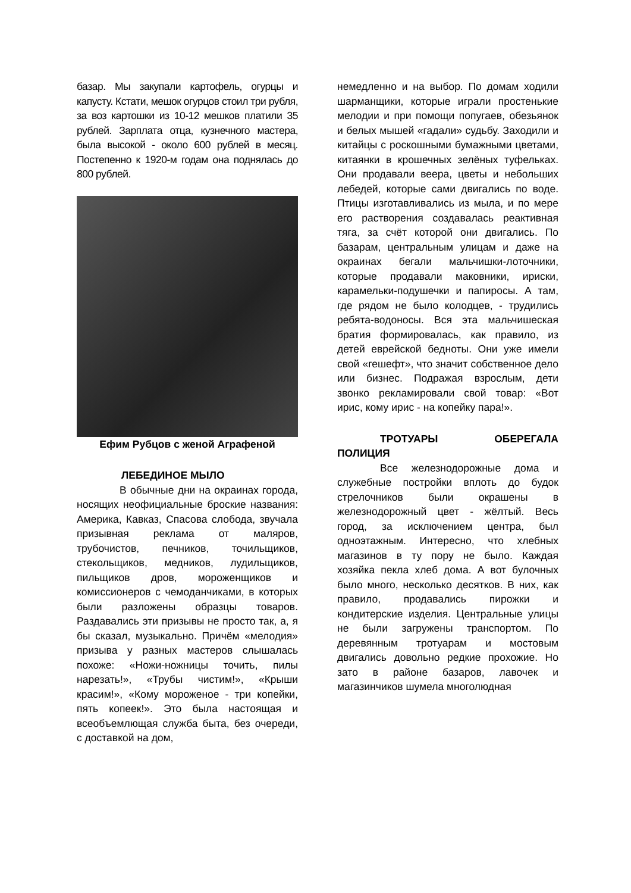базар. Мы закупали картофель, огурцы и капусту. Кстати, мешок огурцов стоил три рубля, за воз картошки из 10-12 мешков платили 35 рублей. Зарплата отца, кузнечного мастера, была высокой - около 600 рублей в месяц. Постепенно к 1920-м годам она поднялась до 800 рублей.
Ефим Рубцов с женой Аграфеной
ЛЕБЕДИНОЕ МЫЛО
В обычные дни на окраинах города, носящих неофициальные броские названия: Америка, Кавказ, Спасова слобода, звучала призывная реклама от маляров, трубочистов, печников, точильщиков, стекольщиков, медников, лудильщиков, пильщиков дров, мороженщиков и комиссионеров с чемоданчиками, в которых были разложены образцы товаров. Раздавались эти призывы не просто так, а, я бы сказал, музыкально. Причём «мелодия» призыва у разных мастеров слышалась похоже: «Ножи-ножницы точить, пилы нарезать!», «Трубы чистим!», «Крыши красим!», «Кому мороженое - три копейки, пять копеек!». Это была настоящая и всеобъемлющая служба быта, без очереди, с доставкой на дом,
немедленно и на выбор. По домам ходили шарманщики, которые играли простенькие мелодии и при помощи попугаев, обезьянок и белых мышей «гадали» судьбу. Заходили и китайцы с роскошными бумажными цветами, китаянки в крошечных зелёных туфельках. Они продавали веера, цветы и небольших лебедей, которые сами двигались по воде. Птицы изготавливались из мыла, и по мере его растворения создавалась реактивная тяга, за счёт которой они двигались. По базарам, центральным улицам и даже на окраинах бегали мальчишки-лоточники, которые продавали маковники, ириски, карамельки-подушечки и папиросы. А там, где рядом не было колодцев, - трудились ребята-водоносы. Вся эта мальчишеская братия формировалась, как правило, из детей еврейской бедноты. Они уже имели свой «гешефт», что значит собственное дело или бизнес. Подражая взрослым, дети звонко рекламировали свой товар: «Вот ирис, кому ирис - на копейку пара!».
ТРОТУАРЫ ОБЕРЕГАЛА ПОЛИЦИЯ
Все железнодорожные дома и служебные постройки вплоть до будок стрелочников были окрашены в железнодорожный цвет - жёлтый. Весь город, за исключением центра, был одноэтажным. Интересно, что хлебных магазинов в ту пору не было. Каждая хозяйка пекла хлеб дома. А вот булочных было много, несколько десятков. В них, как правило, продавались пирожки и кондитерские изделия. Центральные улицы не были загружены транспортом. По деревянным тротуарам и мостовым двигались довольно редкие прохожие. Но зато в районе базаров, лавочек и магазинчиков шумела многолюдная